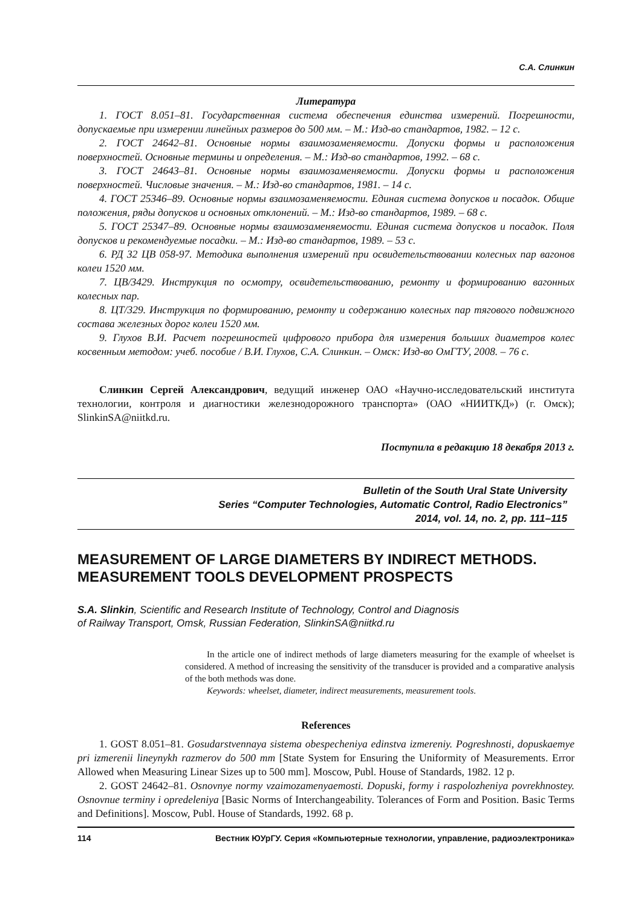С.А. Слинкин
Литература
1. ГОСТ 8.051–81. Государственная система обеспечения единства измерений. Погрешности, допускаемые при измерении линейных размеров до 500 мм. – М.: Изд-во стандартов, 1982. – 12 с.
2. ГОСТ 24642–81. Основные нормы взаимозаменяемости. Допуски формы и расположения поверхностей. Основные термины и определения. – М.: Изд-во стандартов, 1992. – 68 с.
3. ГОСТ 24643–81. Основные нормы взаимозаменяемости. Допуски формы и расположения поверхностей. Числовые значения. – М.: Изд-во стандартов, 1981. – 14 с.
4. ГОСТ 25346–89. Основные нормы взаимозаменяемости. Единая система допусков и посадок. Общие положения, ряды допусков и основных отклонений. – М.: Изд-во стандартов, 1989. – 68 с.
5. ГОСТ 25347–89. Основные нормы взаимозаменяемости. Единая система допусков и посадок. Поля допусков и рекомендуемые посадки. – М.: Изд-во стандартов, 1989. – 53 с.
6. РД 32 ЦВ 058-97. Методика выполнения измерений при освидетельствовании колесных пар вагонов колеи 1520 мм.
7. ЦВ/3429. Инструкция по осмотру, освидетельствованию, ремонту и формированию вагонных колесных пар.
8. ЦТ/329. Инструкция по формированию, ремонту и содержанию колесных пар тягового подвижного состава железных дорог колеи 1520 мм.
9. Глухов В.И. Расчет погрешностей цифрового прибора для измерения больших диаметров колес косвенным методом: учеб. пособие / В.И. Глухов, С.А. Слинкин. – Омск: Изд-во ОмГТУ, 2008. – 76 с.
Слинкин Сергей Александрович, ведущий инженер ОАО «Научно-исследовательский института технологии, контроля и диагностики железнодорожного транспорта» (ОАО «НИИТКД») (г. Омск); SlinkinSA@niitkd.ru.
Поступила в редакцию 18 декабря 2013 г.
Bulletin of the South Ural State University
Series “Computer Technologies, Automatic Control, Radio Electronics”
2014, vol. 14, no. 2, pp. 111–115
MEASUREMENT OF LARGE DIAMETERS BY INDIRECT METHODS. MEASUREMENT TOOLS DEVELOPMENT PROSPECTS
S.A. Slinkin, Scientific and Research Institute of Technology, Control and Diagnosis
of Railway Transport, Omsk, Russian Federation, SlinkinSA@niitkd.ru
In the article one of indirect methods of large diameters measuring for the example of wheelset is considered. A method of increasing the sensitivity of the transducer is provided and a comparative analysis of the both methods was done.
Keywords: wheelset, diameter, indirect measurements, measurement tools.
References
1. GOST 8.051–81. Gosudarstvennaya sistema obespecheniya edinstva izmereniy. Pogreshnosti, dopuskaemye pri izmerenii lineynykh razmerov do 500 mm [State System for Ensuring the Uniformity of Measurements. Error Allowed when Measuring Linear Sizes up to 500 mm]. Moscow, Publ. House of Standards, 1982. 12 p.
2. GOST 24642–81. Osnovnye normy vzaimozamenyaemosti. Dopuski, formy i raspolozheniya povrekhnostey. Osnovnue terminy i opredeleniya [Basic Norms of Interchangeability. Tolerances of Form and Position. Basic Terms and Definitions]. Moscow, Publ. House of Standards, 1992. 68 p.
114 Вестник ЮУрГУ. Серия «Компьютерные технологии, управление, радиоэлектроника»